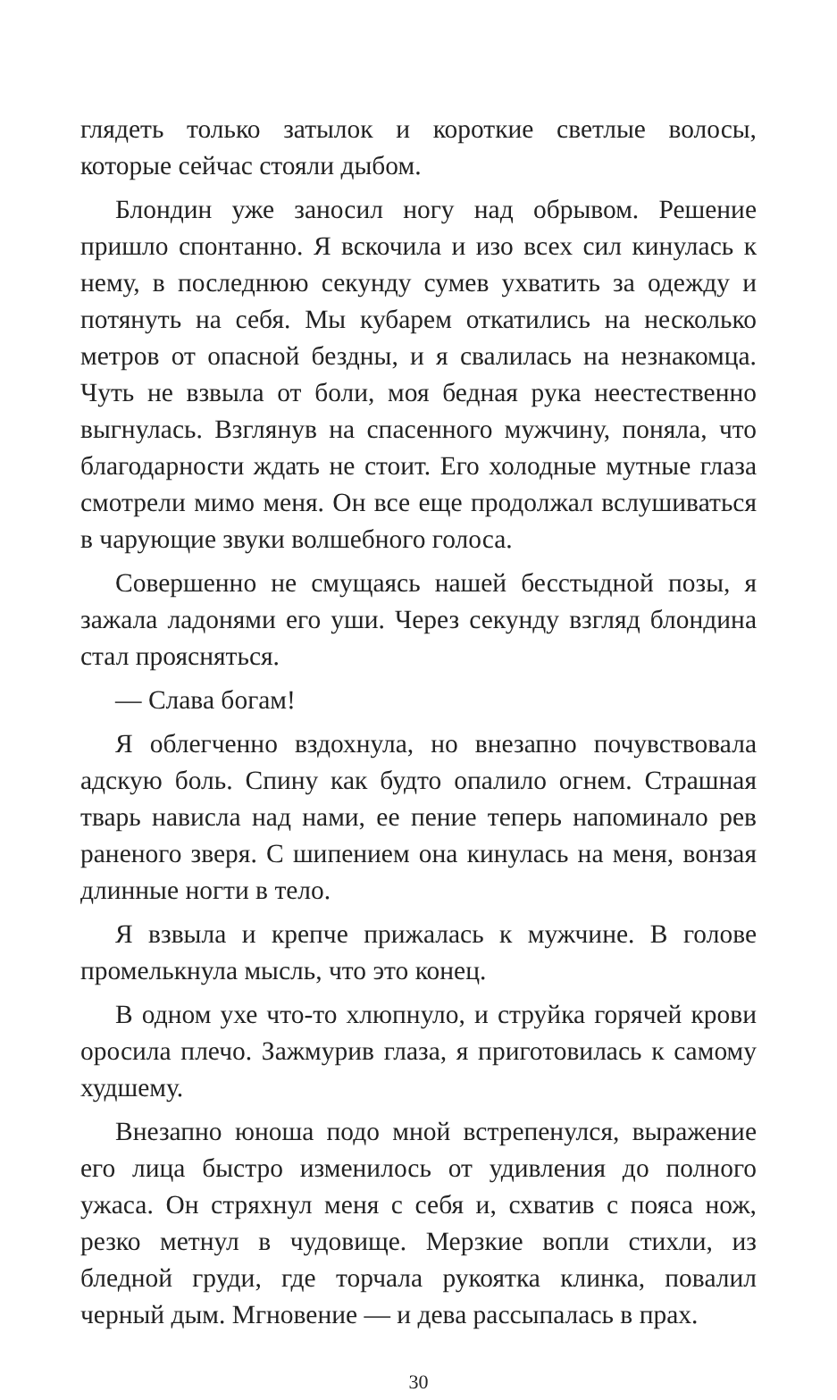глядеть только затылок и короткие светлые волосы, которые сейчас стояли дыбом.
Блондин уже заносил ногу над обрывом. Решение пришло спонтанно. Я вскочила и изо всех сил кинулась к нему, в последнюю секунду сумев ухватить за одежду и потянуть на себя. Мы кубарем откатились на несколько метров от опасной бездны, и я свалилась на незнакомца. Чуть не взвыла от боли, моя бедная рука неестественно выгнулась. Взглянув на спасенного мужчину, поняла, что благодарности ждать не стоит. Его холодные мутные глаза смотрели мимо меня. Он все еще продолжал вслушиваться в чарующие звуки волшебного голоса.
Совершенно не смущаясь нашей бесстыдной позы, я зажала ладонями его уши. Через секунду взгляд блондина стал проясняться.
— Слава богам!
Я облегченно вздохнула, но внезапно почувствовала адскую боль. Спину как будто опалило огнем. Страшная тварь нависла над нами, ее пение теперь напоминало рев раненого зверя. С шипением она кинулась на меня, вонзая длинные ногти в тело.
Я взвыла и крепче прижалась к мужчине. В голове промелькнула мысль, что это конец.
В одном ухе что-то хлюпнуло, и струйка горячей крови оросила плечо. Зажмурив глаза, я приготовилась к самому худшему.
Внезапно юноша подо мной встрепенулся, выражение его лица быстро изменилось от удивления до полного ужаса. Он стряхнул меня с себя и, схватив с пояса нож, резко метнул в чудовище. Мерзкие вопли стихли, из бледной груди, где торчала рукоятка клинка, повалил черный дым. Мгновение — и дева рассыпалась в прах.
30